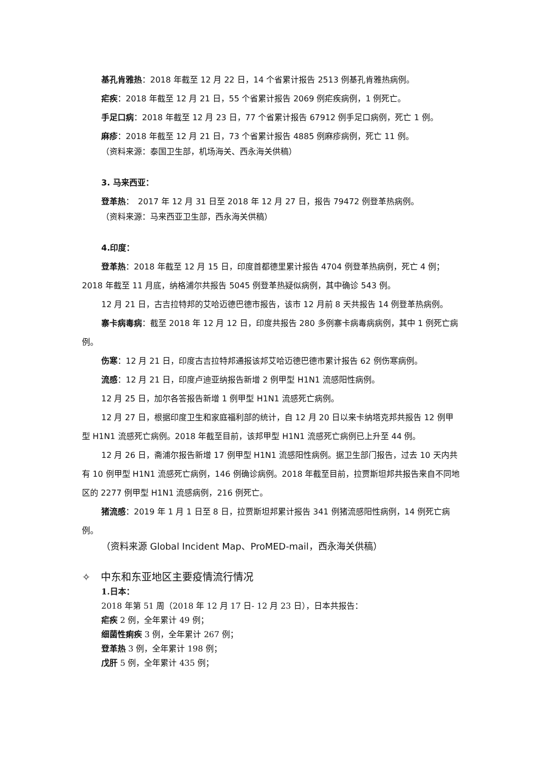基孔肯雅热：2018 年截至 12 月 22 日，14 个省累计报告 2513 例基孔肯雅热病例。
疟疾：2018 年截至 12 月 21 日，55 个省累计报告 2069 例疟疾病例，1 例死亡。
手足口病：2018 年截至 12 月 23 日，77 个省累计报告 67912 例手足口病例，死亡 1 例。
麻疹：2018 年截至 12 月 21 日，73 个省累计报告 4885 例麻疹病例，死亡 11 例。
（资料来源：泰国卫生部，机场海关、西永海关供稿）
3. 马来西亚：
登革热：　2017 年 12 月 31 日至 2018 年 12 月 27 日，报告 79472 例登革热病例。
（资料来源：马来西亚卫生部，西永海关供稿）
4.印度：
登革热：2018 年截至 12 月 15 日，印度首都德里累计报告 4704 例登革热病例，死亡 4 例；2018 年截至 11 月底，纳格浦尔共报告 5045 例登革热疑似病例，其中确诊 543 例。
12 月 21 日，古吉拉特邦的艾哈迈德巴德市报告，该市 12 月前 8 天共报告 14 例登革热病例。
寨卡病毒病：截至 2018 年 12 月 12 日，印度共报告 280 多例寨卡病毒病病例，其中 1 例死亡病例。
伤寒：12 月 21 日，印度古吉拉特邦通报该邦艾哈迈德巴德市累计报告 62 例伤寒病例。
流感：12 月 21 日，印度卢迪亚纳报告新增 2 例甲型 H1N1 流感阳性病例。
12 月 25 日，加尔各答报告新增 1 例甲型 H1N1 流感死亡病例。
12 月 27 日，根据印度卫生和家庭福利部的统计，自 12 月 20 日以来卡纳塔克邦共报告 12 例甲型 H1N1 流感死亡病例。2018 年截至目前，该邦甲型 H1N1 流感死亡病例已上升至 44 例。
12 月 26 日，斋浦尔报告新增 17 例甲型 H1N1 流感阳性病例。据卫生部门报告，过去 10 天内共有 10 例甲型 H1N1 流感死亡病例，146 例确诊病例。2018 年截至目前，拉贾斯坦邦共报告来自不同地区的 2277 例甲型 H1N1 流感病例，216 例死亡。
猪流感：2019 年 1 月 1 日至 8 日，拉贾斯坦邦累计报告 341 例猪流感阳性病例，14 例死亡病例。
（资料来源 Global Incident Map、ProMED-mail，西永海关供稿）
✧　中东和东亚地区主要疫情流行情况
1.日本：
2018 年第 51 周（2018 年 12 月 17 日- 12 月 23 日），日本共报告：
疟疾 2 例，全年累计 49 例；
细菌性痢疾 3 例，全年累计 267 例；
登革热 3 例，全年累计 198 例；
戊肝 5 例，全年累计 435 例；